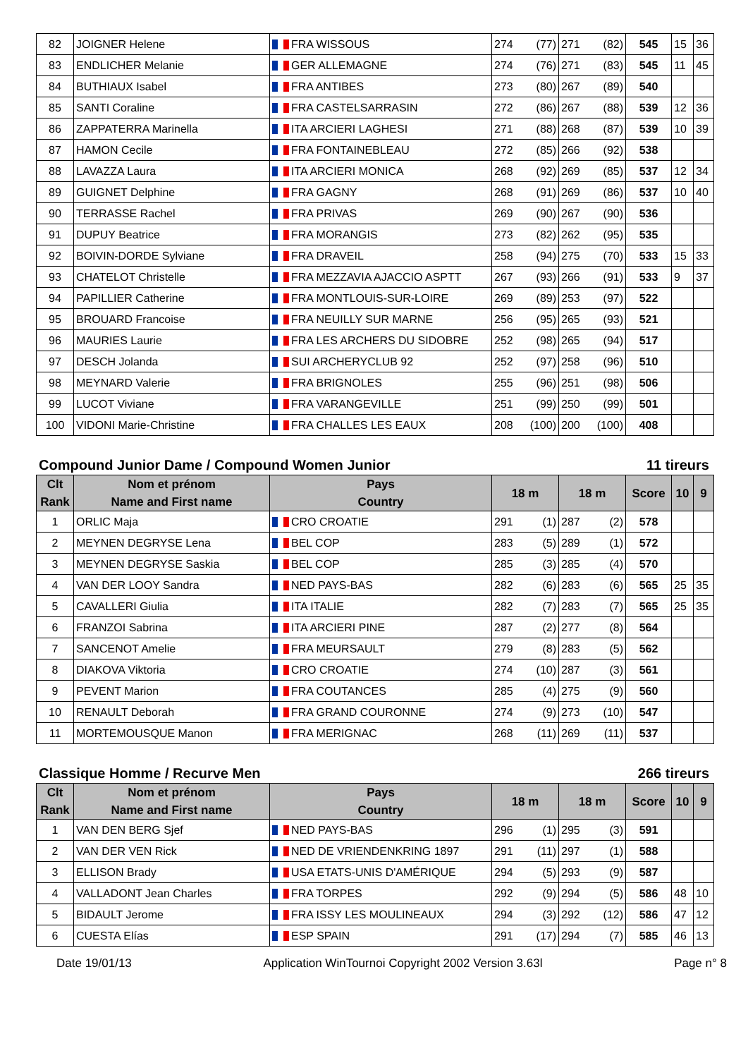| 82 | JOIGNER Helene | FRA WISSOUS | 274 (77) | 271 (82) | 545 | 15 | 36 |
| 83 | ENDLICHER Melanie | GER ALLEMAGNE | 274 (76) | 271 (83) | 545 | 11 | 45 |
| 84 | BUTHIAUX Isabel | FRA ANTIBES | 273 (80) | 267 (89) | 540 | | |
| 85 | SANTI Coraline | FRA CASTELSARRASIN | 272 (86) | 267 (88) | 539 | 12 | 36 |
| 86 | ZAPPATERRA Marinella | ITA ARCIERI LAGHESI | 271 (88) | 268 (87) | 539 | 10 | 39 |
| 87 | HAMON Cecile | FRA FONTAINEBLEAU | 272 (85) | 266 (92) | 538 | | |
| 88 | LAVAZZA Laura | ITA ARCIERI MONICA | 268 (92) | 269 (85) | 537 | 12 | 34 |
| 89 | GUIGNET Delphine | FRA GAGNY | 268 (91) | 269 (86) | 537 | 10 | 40 |
| 90 | TERRASSE Rachel | FRA PRIVAS | 269 (90) | 267 (90) | 536 | | |
| 91 | DUPUY Beatrice | FRA MORANGIS | 273 (82) | 262 (95) | 535 | | |
| 92 | BOIVIN-DORDE Sylviane | FRA DRAVEIL | 258 (94) | 275 (70) | 533 | 15 | 33 |
| 93 | CHATELOT Christelle | FRA MEZZAVIA AJACCIO ASPTT | 267 (93) | 266 (91) | 533 | 9 | 37 |
| 94 | PAPILLIER Catherine | FRA MONTLOUIS-SUR-LOIRE | 269 (89) | 253 (97) | 522 | | |
| 95 | BROUARD Francoise | FRA NEUILLY SUR MARNE | 256 (95) | 265 (93) | 521 | | |
| 96 | MAURIES Laurie | FRA LES ARCHERS DU SIDOBRE | 252 (98) | 265 (94) | 517 | | |
| 97 | DESCH Jolanda | SUI ARCHERYCLUB 92 | 252 (97) | 258 (96) | 510 | | |
| 98 | MEYNARD Valerie | FRA BRIGNOLES | 255 (96) | 251 (98) | 506 | | |
| 99 | LUCOT Viviane | FRA VARANGEVILLE | 251 (99) | 250 (99) | 501 | | |
| 100 | VIDONI Marie-Christine | FRA CHALLES LES EAUX | 208 (100) | 200 (100) | 408 | | |
Compound Junior Dame / Compound Women Junior 11 tireurs
| Clt Rank | Nom et prénom Name and First name | Pays Country | 18 m | 18 m | Score | 10 | 9 |
| --- | --- | --- | --- | --- | --- | --- | --- |
| 1 | ORLIC Maja | CRO CROATIE | 291 (1) | 287 (2) | 578 | | |
| 2 | MEYNEN DEGRYSE Lena | BEL COP | 283 (5) | 289 (1) | 572 | | |
| 3 | MEYNEN DEGRYSE Saskia | BEL COP | 285 (3) | 285 (4) | 570 | | |
| 4 | VAN DER LOOY Sandra | NED PAYS-BAS | 282 (6) | 283 (6) | 565 | 25 | 35 |
| 5 | CAVALLERI Giulia | ITA ITALIE | 282 (7) | 283 (7) | 565 | 25 | 35 |
| 6 | FRANZOI Sabrina | ITA ARCIERI PINE | 287 (2) | 277 (8) | 564 | | |
| 7 | SANCENOT Amelie | FRA MEURSAULT | 279 (8) | 283 (5) | 562 | | |
| 8 | DIAKOVA Viktoria | CRO CROATIE | 274 (10) | 287 (3) | 561 | | |
| 9 | PEVENT Marion | FRA COUTANCES | 285 (4) | 275 (9) | 560 | | |
| 10 | RENAULT Deborah | FRA GRAND COURONNE | 274 (9) | 273 (10) | 547 | | |
| 11 | MORTEMOUSQUE Manon | FRA MERIGNAC | 268 (11) | 269 (11) | 537 | | |
Classique Homme / Recurve Men 266 tireurs
| Clt Rank | Nom et prénom Name and First name | Pays Country | 18 m | 18 m | Score | 10 | 9 |
| --- | --- | --- | --- | --- | --- | --- | --- |
| 1 | VAN DEN BERG Sjef | NED PAYS-BAS | 296 (1) | 295 (3) | 591 | | |
| 2 | VAN DER VEN Rick | NED DE VRIENDENKRING 1897 | 291 (11) | 297 (1) | 588 | | |
| 3 | ELLISON Brady | USA ETATS-UNIS D'AMÉRIQUE | 294 (5) | 293 (9) | 587 | | |
| 4 | VALLADONT Jean Charles | FRA TORPES | 292 (9) | 294 (5) | 586 | 48 | 10 |
| 5 | BIDAULT Jerome | FRA ISSY LES MOULINEAUX | 294 (3) | 292 (12) | 586 | 47 | 12 |
| 6 | CUESTA Elías | ESP SPAIN | 291 (17) | 294 (7) | 585 | 46 | 13 |
Date 19/01/13 Application WinTournoi Copyright 2002 Version 3.63l Page n° 8